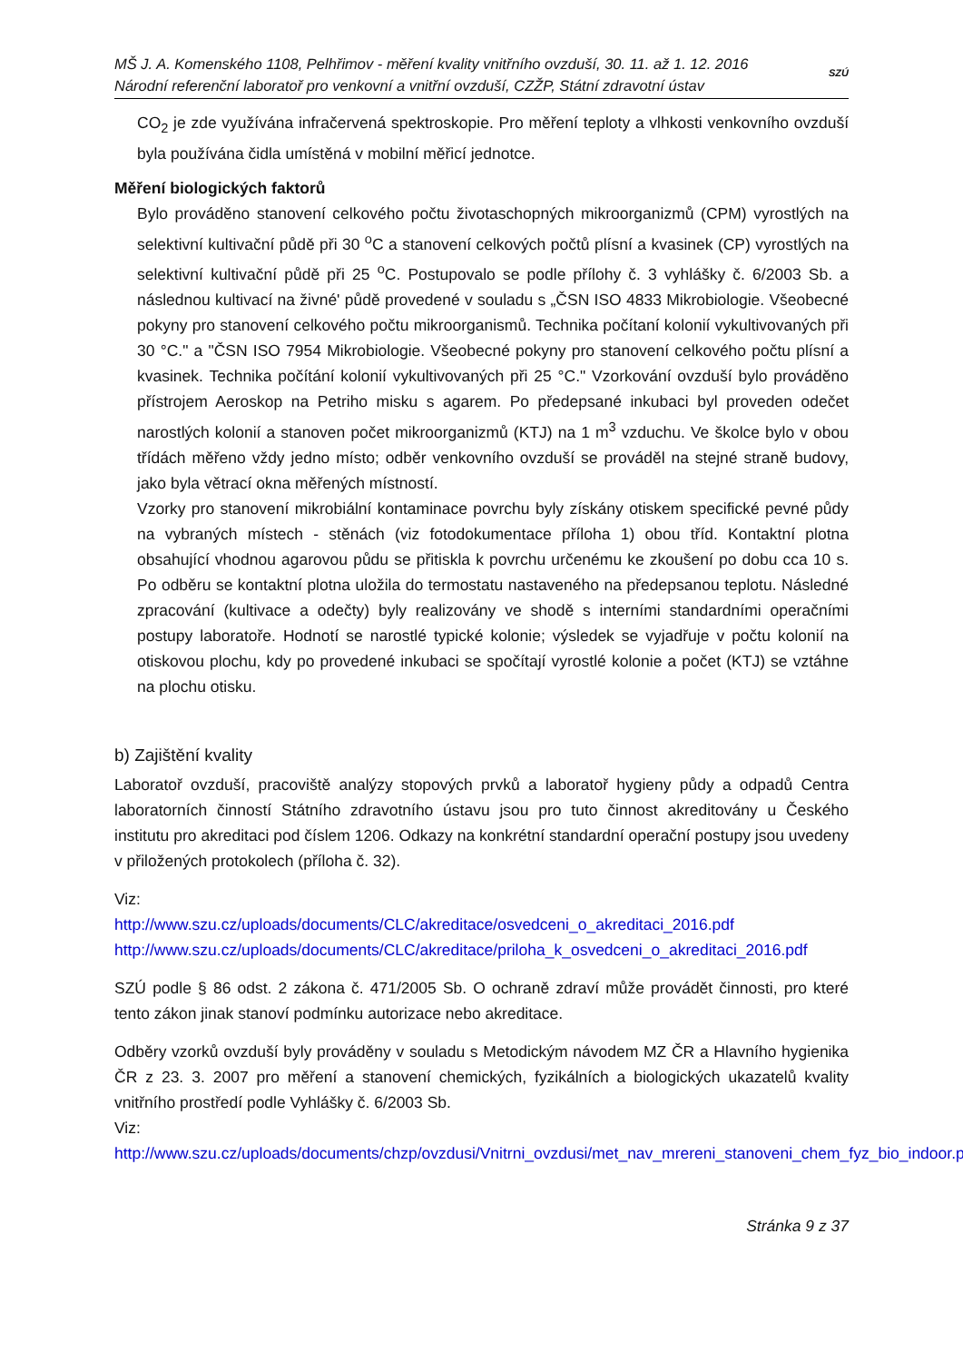MŠ J. A. Komenského 1108, Pelhřimov - měření kvality vnitřního ovzduší, 30. 11. až 1. 12. 2016
Národní referenční laboratoř pro venkovní a vnitřní ovzduší, CZŽP, Státní zdravotní ústav
SZÚ
CO<sub>2</sub> je zde využívána infračervená spektroskopie. Pro měření teploty a vlhkosti venkovního ovzduší byla používána čidla umístěná v mobilní měřicí jednotce.
Měření biologických faktorů
Bylo prováděno stanovení celkového počtu životaschopných mikroorganizmů (CPM) vyrostlých na selektivní kultivační půdě při 30 <sup>o</sup>C a stanovení celkových počtů plísní a kvasinek (CP) vyrostlých na selektivní kultivační půdě při 25 <sup>o</sup>C. Postupovalo se podle přílohy č. 3 vyhlášky č. 6/2003 Sb. a následnou kultivací na živné' půdě provedené v souladu s „ČSN ISO 4833 Mikrobiologie. Všeobecné pokyny pro stanovení celkového počtu mikroorganismů. Technika počítaní kolonií vykultivovaných při 30 °C." a "ČSN ISO 7954 Mikrobiologie. Všeobecné pokyny pro stanovení celkového počtu plísní a kvasinek. Technika počítání kolonií vykultivovaných při 25 °C." Vzorkování ovzduší bylo prováděno přístrojem Aeroskop na Petriho misku s agarem. Po předepsané inkubaci byl proveden odečet narostlých kolonií a stanoven počet mikroorganizmů (KTJ) na 1 m<sup>3</sup> vzduchu. Ve školce bylo v obou třídách měřeno vždy jedno místo; odběr venkovního ovzduší se prováděl na stejné straně budovy, jako byla větrací okna měřených místností.
Vzorky pro stanovení mikrobiální kontaminace povrchu byly získány otiskem specifické pevné půdy na vybraných místech - stěnách (viz fotodokumentace příloha 1) obou tříd. Kontaktní plotna obsahující vhodnou agarovou půdu se přitiskla k povrchu určenému ke zkoušení po dobu cca 10 s. Po odběru se kontaktní plotna uložila do termostatu nastaveného na předepsanou teplotu. Následné zpracování (kultivace a odečty) byly realizovány ve shodě s interními standardními operačními postupy laboratoře. Hodnotí se narostlé typické kolonie; výsledek se vyjadřuje v počtu kolonií na otiskovou plochu, kdy po provedené inkubaci se spočítají vyrostlé kolonie a počet (KTJ) se vztáhne na plochu otisku.
b) Zajištění kvality
Laboratoř ovzduší, pracoviště analýzy stopových prvků a laboratoř hygieny půdy a odpadů Centra laboratorních činností Státního zdravotního ústavu jsou pro tuto činnost akreditovány u Českého institutu pro akreditaci pod číslem 1206. Odkazy na konkrétní standardní operační postupy jsou uvedeny v přiložených protokolech (příloha č. 32).
Viz:
http://www.szu.cz/uploads/documents/CLC/akreditace/osvedceni_o_akreditaci_2016.pdf
http://www.szu.cz/uploads/documents/CLC/akreditace/priloha_k_osvedceni_o_akreditaci_2016.pdf
SZÚ podle § 86 odst. 2 zákona č. 471/2005 Sb. O ochraně zdraví může provádět činnosti, pro které tento zákon jinak stanoví podmínku autorizace nebo akreditace.
Odběry vzorků ovzduší byly prováděny v souladu s Metodickým návodem MZ ČR a Hlavního hygienika ČR z 23. 3. 2007 pro měření a stanovení chemických, fyzikálních a biologických ukazatelů kvality vnitřního prostředí podle Vyhlášky č. 6/2003 Sb.
Viz:
http://www.szu.cz/uploads/documents/chzp/ovzdusi/Vnitrni_ovzdusi/met_nav_mrereni_stanoveni_chem_fyz_bio_indoor.pdf
Stránka 9 z 37